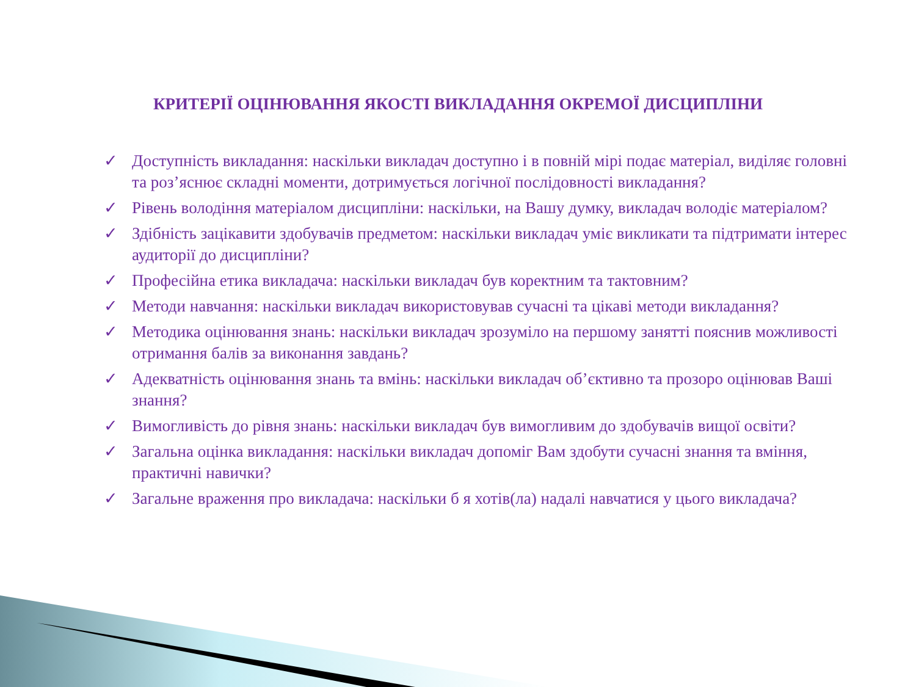КРИТЕРІЇ ОЦІНЮВАННЯ ЯКОСТІ ВИКЛАДАННЯ ОКРЕМОЇ ДИСЦИПЛІНИ
✓ Доступність викладання: наскільки викладач доступно і в повній мірі подає матеріал, виділяє головні та роз’яснює складні моменти, дотримується логічної послідовності викладання?
✓ Рівень володіння матеріалом дисципліни: наскільки, на Вашу думку, викладач володіє матеріалом?
✓ Здібність зацікавити здобувачів предметом: наскільки викладач уміє викликати та підтримати інтерес аудиторії до дисципліни?
✓ Професійна етика викладача: наскільки викладач був коректним та тактовним?
✓ Методи навчання: наскільки викладач використовував сучасні та цікаві методи викладання?
✓ Методика оцінювання знань: наскільки викладач зрозуміло на першому занятті пояснив можливості отримання балів за виконання завдань?
✓ Адекватність оцінювання знань та вмінь: наскільки викладач об’єктивно та прозоро оцінював Ваші знання?
✓ Вимогливість до рівня знань: наскільки викладач був вимогливим до здобувачів вищої освіти?
✓ Загальна оцінка викладання: наскільки викладач допоміг Вам здобути сучасні знання та вміння, практичні навички?
✓ Загальне враження про викладача: наскільки б я хотів(ла) надалі навчатися у цього викладача?